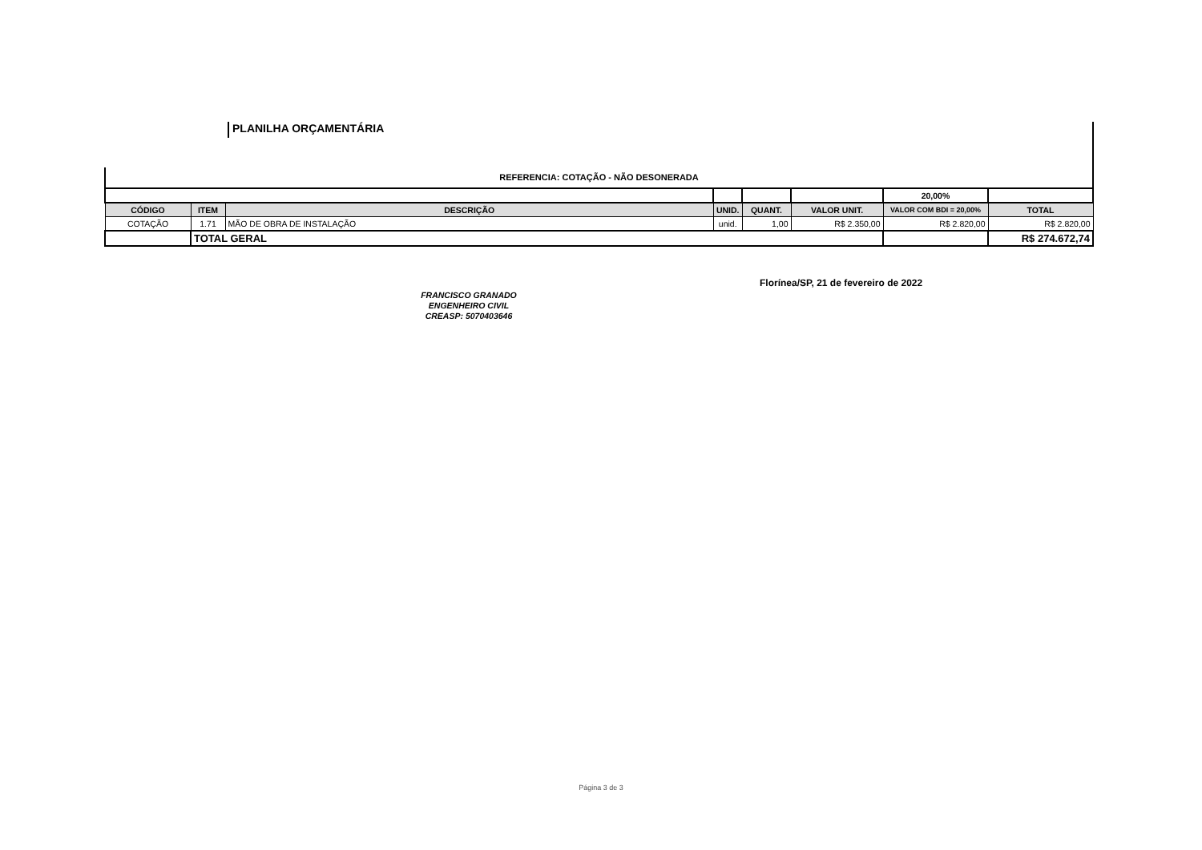PLANILHA ORÇAMENTÁRIA
REFERENCIA: COTAÇÃO - NÃO DESONERADA
| | | | | | | 20,00% | |
| CÓDIGO | ITEM | DESCRIÇÃO | UNID. | QUANT. | VALOR UNIT. | VALOR COM BDI = 20,00% | TOTAL |
| COTAÇÃO | 1.71 | MÃO DE OBRA DE INSTALAÇÃO | unid. | 1,00 | R$ 2.350,00 | R$ 2.820,00 | R$ 2.820,00 |
| | TOTAL GERAL | | | | | | R$ 274.672,74 |
FRANCISCO GRANADO
ENGENHEIRO CIVIL
CREASP: 5070403646
Florínea/SP, 21 de fevereiro de 2022
Página 3 de 3